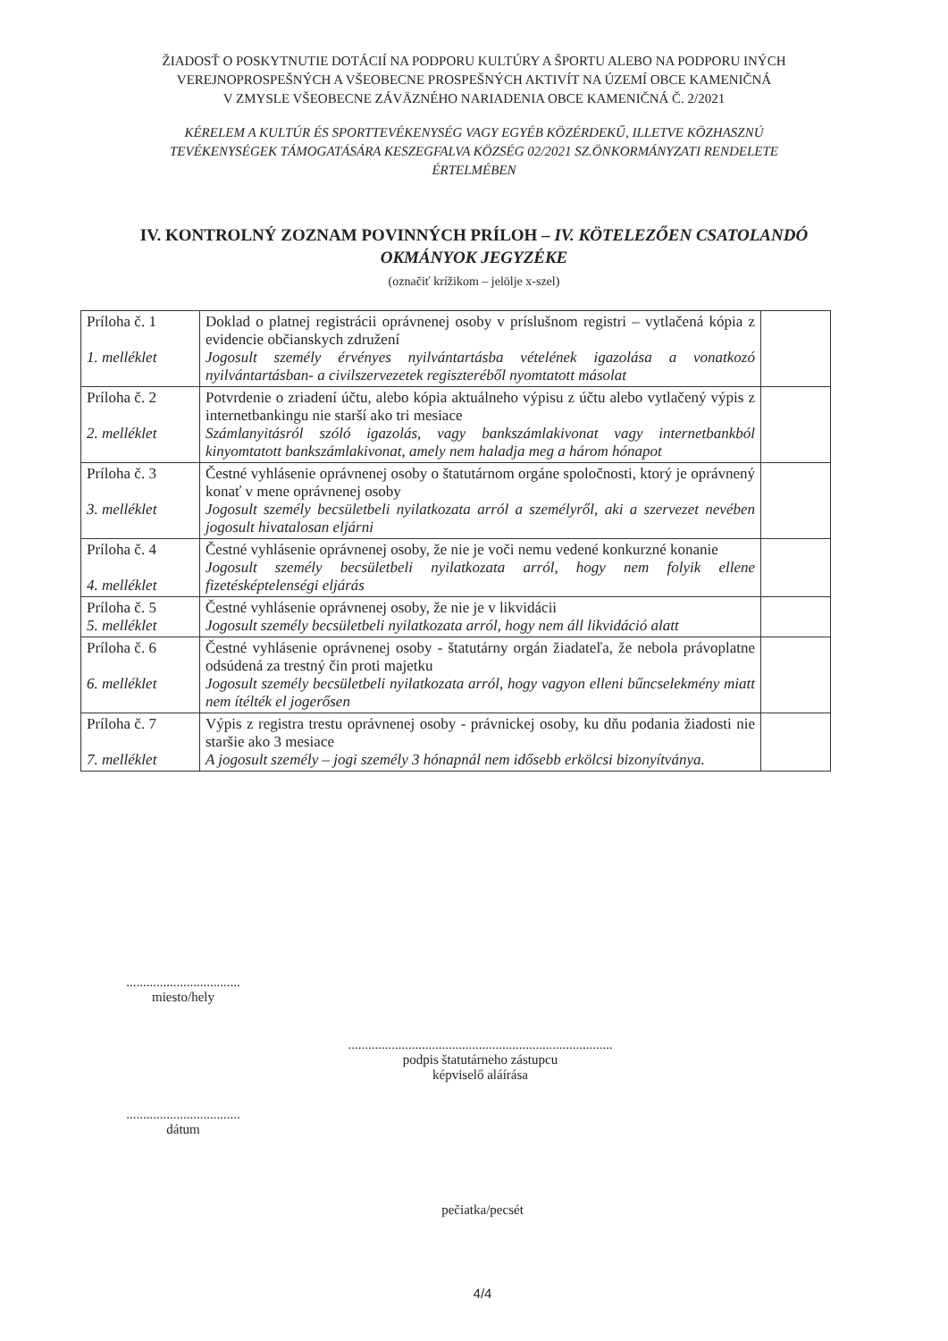ŽIADOSŤ O POSKYTNUTIE DOTÁCIÍ NA PODPORU KULTÚRY A ŠPORTU ALEBO NA PODPORU INÝCH
VEREJNOPROSPEŠNÝCH A VŠEOBECNE PROSPEŠNÝCH AKTIVÍT NA ÚZEMÍ OBCE KAMENIČNÁ
V ZMYSLE VŠEOBECNE ZÁVÄZNÉHO NARIADENIA OBCE KAMENIČNÁ Č. 2/2021
KÉRELEM A KULTÚR ÉS SPORTTEVÉKENYSÉG VAGY EGYÉB KÖZÉRDEKŰ, ILLETVE KÖZHASZNÚ
TEVÉKENYSÉGEK TÁMOGATÁSÁRA KESZEGFALVA KÖZSÉG 02/2021 SZ.ÖNKORMÁNYZATI RENDELETE
ÉRTELMÉBEN
IV. KONTROLNÝ ZOZNAM POVINNÝCH PRÍLOH – IV. KÖTELEZŐEN CSATOLANDÓ
OKMÁNYOK JEGYZÉKE
(označiť krížikom – jelölje x-szel)
| Príloha č. 1 1. melléklet | Doklad o platnej registrácii oprávnenej osoby v príslušnom registri – vytlačená kópia z evidencie občianskych združení Jogosult személy érvényes nyilvántartásba vételének igazolása a vonatkozó nyilvántartásban- a civilszervezetek regiszteréből nyomtatott másolat | |
| Príloha č. 2 2. melléklet | Potvrdenie o zriadení účtu, alebo kópia aktuálneho výpisu z účtu alebo vytlačený výpis z internetbankingu nie starší ako tri mesiace Számlanyitásról szóló igazolás, vagy bankszámlakivonat vagy internetbankból kinyomtatott bankszámlakivonat, amely nem haladja meg a három hónapot | |
| Príloha č. 3 3. melléklet | Čestné vyhlásenie oprávnenej osoby o štatutárnom orgáne spoločnosti, ktorý je oprávnený konať v mene oprávnenej osoby Jogosult személy becsületbeli nyilatkozata arról a személyről, aki a szervezet nevében jogosult hivatalosan eljárni | |
| Príloha č. 4 4. melléklet | Čestné vyhlásenie oprávnenej osoby, že nie je voči nemu vedené konkurzné konanie Jogosult személy becsületbeli nyilatkozata arról, hogy nem folyik ellene fizetésképtelenségi eljárás | |
| Príloha č. 5 5. melléklet | Čestné vyhlásenie oprávnenej osoby, že nie je v likvidácii Jogosult személy becsületbeli nyilatkozata arról, hogy nem áll likvidáció alatt | |
| Príloha č. 6 6. melléklet | Čestné vyhlásenie oprávnenej osoby - štatutárny orgán žiadateľa, že nebola právoplatne odsúdená za trestný čin proti majetku Jogosult személy becsületbeli nyilatkozata arról, hogy vagyon elleni bűncselekmény miatt nem ítélték el jogerősen | |
| Príloha č. 7 7. melléklet | Výpis z registra trestu oprávnenej osoby - právnickej osoby, ku dňu podania žiadosti nie staršie ako 3 mesiace A jogosult személy – jogi személy 3 hónapnál nem idősebb erkölcsi bizonyítványa. | |
..................................
miesto/hely
...............................................................................
podpis štatutárneho zástupcu
képviselő aláírása
..................................
dátum
pečiatka/pecsét
4/4